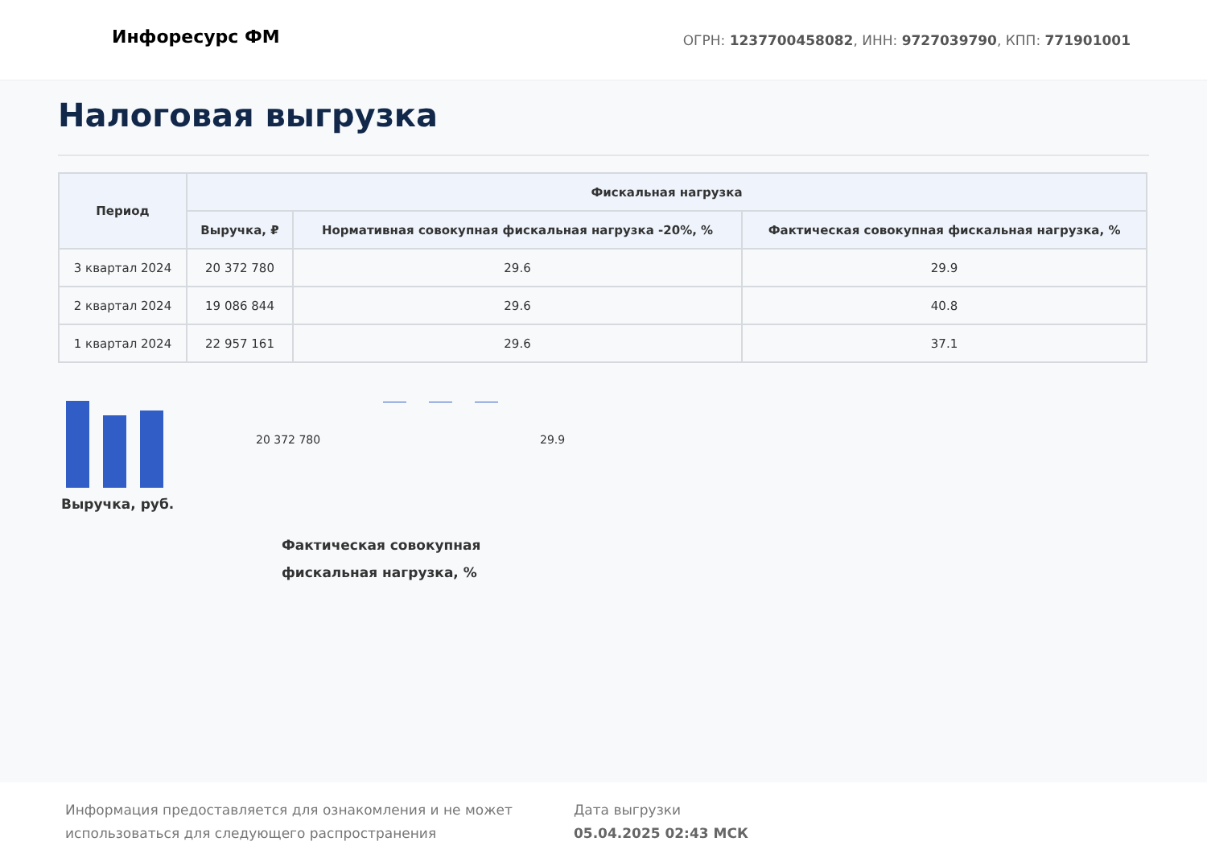Инфоресурс ФМ
ОГРН: 1237700458082, ИНН: 9727039790, КПП: 771901001
Налоговая выгрузка
| Период | Фискальная нагрузка | | |
| --- | --- | --- | --- |
| | Выручка, ₽ | Нормативная совокупная фискальная нагрузка -20%, % | Фактическая совокупная фискальная нагрузка, % |
| 3 квартал 2024 | 20 372 780 | 29.6 | 29.9 |
| 2 квартал 2024 | 19 086 844 | 29.6 | 40.8 |
| 1 квартал 2024 | 22 957 161 | 29.6 | 37.1 |
Выручка, руб.
20 372 780 29.9
Фактическая совокупная фискальная нагрузка, %
Информация предоставляется для ознакомления и не может использоваться для следующего распространения
Дата выгрузки
05.04.2025 02:43 МСК